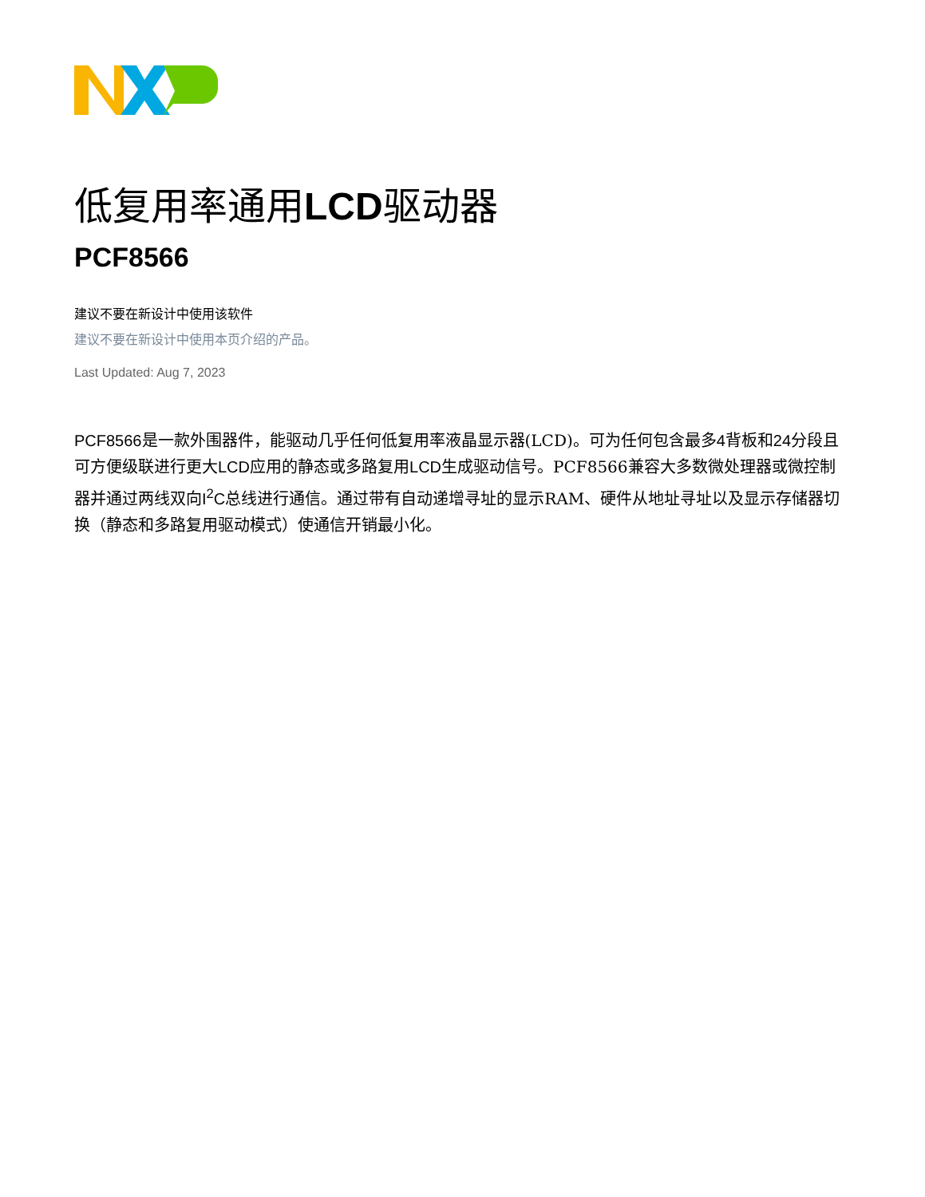低复用率通用LCD驱动器
PCF8566
建议不要在新设计中使用该软件
建议不要在新设计中使用本页介绍的产品。
Last Updated: Aug 7, 2023
PCF8566是一款外围器件，能驱动几乎任何低复用率液晶显示器(LCD)。可为任何包含最多4背板和24分段且可方便级联进行更大LCD应用的静态或多路复用LCD生成驱动信号。PCF8566兼容大多数微处理器或微控制器并通过两线双向I<sup>2</sup>C总线进行通信。通过带有自动递增寻址的显示RAM、硬件从地址寻址以及显示存储器切换（静态和多路复用驱动模式）使通信开销最小化。